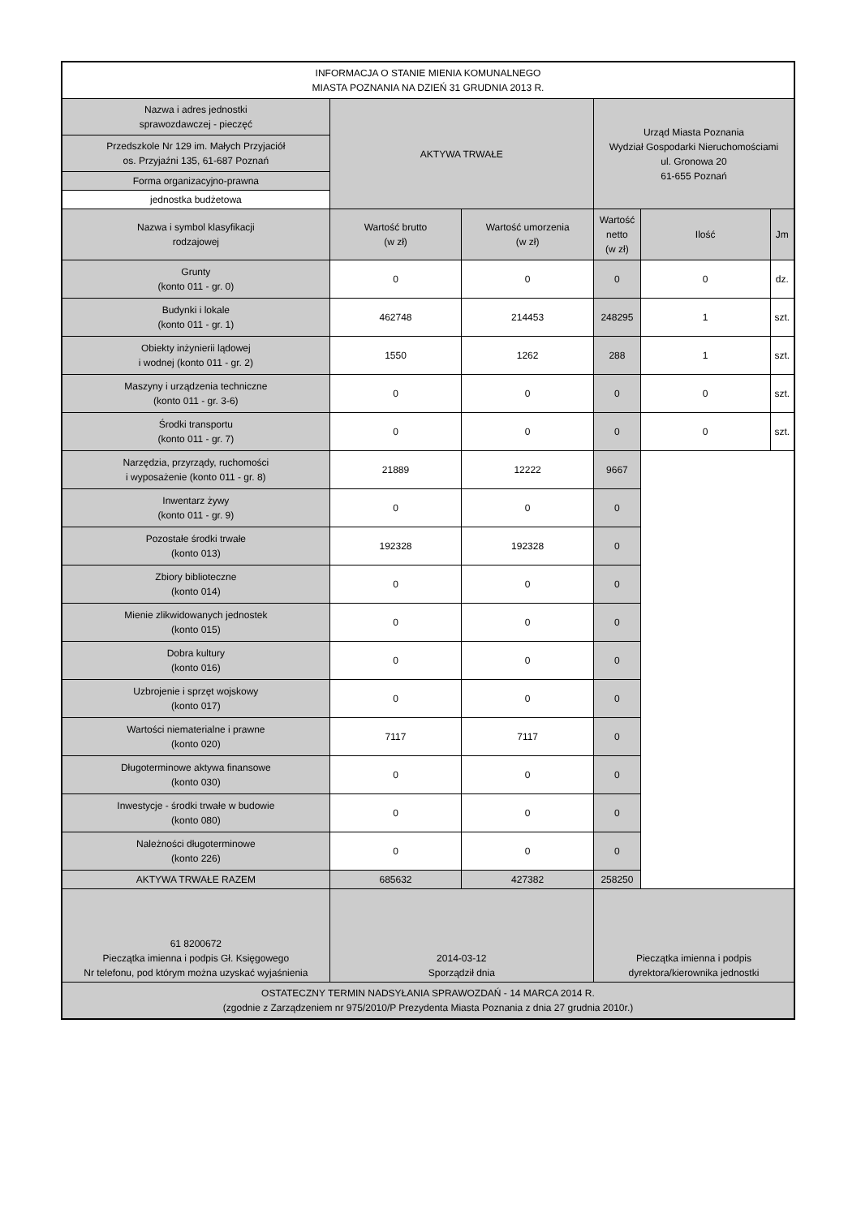| INFORMACJA O STANIE MIENIA KOMUNALNEGO MIASTA POZNANIA NA DZIEŃ 31 GRUDNIA 2013 R. | | | | | |
| Nazwa i adres jednostki sprawozdawczej - pieczęć | AKTYWA TRWAŁE | | Urząd Miasta Poznania Wydział Gospodarki Nieruchomościami ul. Gronowa 20 61-655 Poznań | | |
| Przedszkole Nr 129 im. Małych Przyjaciół os. Przyjaźni 135, 61-687 Poznań | | | | | |
| Forma organizacyjno-prawna | | | | | |
| jednostka budżetowa | | | | | |
| Nazwa i symbol klasyfikacji rodzajowej | Wartość brutto (w zł) | Wartość umorzenia (w zł) | Wartość netto (w zł) | Ilość | Jm |
| Grunty (konto 011 - gr. 0) | 0 | 0 | 0 | 0 | dz. |
| Budynki i lokale (konto 011 - gr. 1) | 462748 | 214453 | 248295 | 1 | szt. |
| Obiekty inżynierii lądowej i wodnej (konto 011 - gr. 2) | 1550 | 1262 | 288 | 1 | szt. |
| Maszyny i urządzenia techniczne (konto 011 - gr. 3-6) | 0 | 0 | 0 | 0 | szt. |
| Środki transportu (konto 011 - gr. 7) | 0 | 0 | 0 | 0 | szt. |
| Narzędzia, przyrządy, ruchomości i wyposażenie (konto 011 - gr. 8) | 21889 | 12222 | 9667 | | |
| Inwentarz żywy (konto 011 - gr. 9) | 0 | 0 | 0 | | |
| Pozostałe środki trwałe (konto 013) | 192328 | 192328 | 0 | | |
| Zbiory biblioteczne (konto 014) | 0 | 0 | 0 | | |
| Mienie zlikwidowanych jednostek (konto 015) | 0 | 0 | 0 | | |
| Dobra kultury (konto 016) | 0 | 0 | 0 | | |
| Uzbrojenie i sprzęt wojskowy (konto 017) | 0 | 0 | 0 | | |
| Wartości niematerialne i prawne (konto 020) | 7117 | 7117 | 0 | | |
| Długoterminowe aktywa finansowe (konto 030) | 0 | 0 | 0 | | |
| Inwestycje - środki trwałe w budowie (konto 080) | 0 | 0 | 0 | | |
| Należności długoterminowe (konto 226) | 0 | 0 | 0 | | |
| AKTYWA TRWAŁE RAZEM | 685632 | 427382 | 258250 | | |
| 61 8200672 Pieczątka imienna i podpis Gł. Księgowego Nr telefonu, pod którym można uzyskać wyjaśnienia | 2014-03-12 Sporządził dnia | | Pieczątka imienna i podpis dyrektora/kierownika jednostki | | |
| OSTATECZNY TERMIN NADSYŁANIA SPRAWOZDAŃ - 14 MARCA 2014 R. (zgodnie z Zarządzeniem nr 975/2010/P Prezydenta Miasta Poznania z dnia 27 grudnia 2010r.) | | | | | |